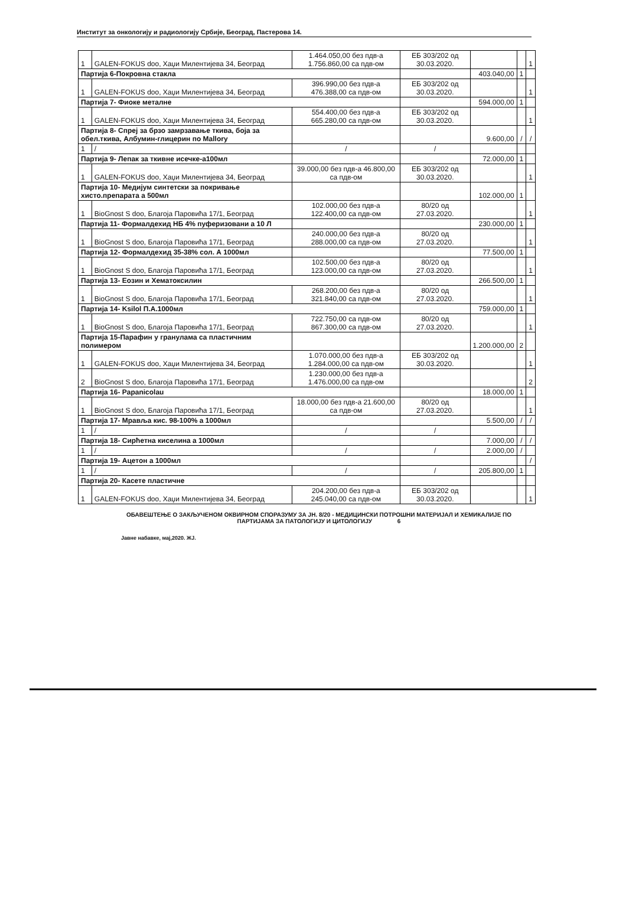Институт за онкологију и радиологију Србије, Београд, Пастерова 14.
| 1 | GALEN-FOKUS doo, Хаџи Милентијева 34, Београд | 1.464.050,00 без пдв-а 1.756.860,00 са пдв-ом | ЕБ 303/202 од 30.03.2020. | | | 1 |
| Партија 6-Покровна стакла | | | | 403.040,00 | 1 | |
| 1 | GALEN-FOKUS doo, Хаџи Милентијева 34, Београд | 396.990,00 без пдв-а 476.388,00 са пдв-ом | ЕБ 303/202 од 30.03.2020. | | | 1 |
| Партија 7- Фиоке металне | | | | 594.000,00 | 1 | |
| 1 | GALEN-FOKUS doo, Хаџи Милентијева 34, Београд | 554.400,00 без пдв-а 665.280,00 са пдв-ом | ЕБ 303/202 од 30.03.2020. | | | 1 |
| Партија 8- Спреј за брзо замрзавање ткива, боја за обел.ткива, Албумин-глицерин по Mallory | | | | 9.600,00 | / | / |
| 1 | / | / | / | | | |
| Партија 9- Лепак за ткивне исечке-а100мл | | | | 72.000,00 | 1 | |
| 1 | GALEN-FOKUS doo, Хаџи Милентијева 34, Београд | 39.000,00 без пдв-а 46.800,00 са пдв-ом | ЕБ 303/202 од 30.03.2020. | | | 1 |
| Партија 10- Медијум синтетски за покривање хисто.препарата а 500мл | | | | 102.000,00 | 1 | |
| 1 | BioGnost S doo, Благоја Паровића 17/1, Београд | 102.000,00 без пдв-а 122.400,00 са пдв-ом | 80/20 од 27.03.2020. | | | 1 |
| Партија 11- Формалдехид НБ 4% пуферизовани а 10 Л | | | | 230.000,00 | 1 | |
| 1 | BioGnost S doo, Благоја Паровића 17/1, Београд | 240.000,00 без пдв-а 288.000,00 са пдв-ом | 80/20 од 27.03.2020. | | | 1 |
| Партија 12- Формалдехид 35-38% сол. А 1000мл | | | | 77.500,00 | 1 | |
| 1 | BioGnost S doo, Благоја Паровића 17/1, Београд | 102.500,00 без пдв-а 123.000,00 са пдв-ом | 80/20 од 27.03.2020. | | | 1 |
| Партија 13- Еозин и Хематоксилин | | | | 266.500,00 | 1 | |
| 1 | BioGnost S doo, Благоја Паровића 17/1, Београд | 268.200,00 без пдв-а 321.840,00 са пдв-ом | 80/20 од 27.03.2020. | | | 1 |
| Партија 14- Ksilol П.А.1000мл | | | | 759.000,00 | 1 | |
| 1 | BioGnost S doo, Благоја Паровића 17/1, Београд | 722.750,00 са пдв-ом 867.300,00 са пдв-ом | 80/20 од 27.03.2020. | | | 1 |
| Партија 15-Парафин у гранулама са пластичним полимером | | | | 1.200.000,00 | 2 | |
| 1 | GALEN-FOKUS doo, Хаџи Милентијева 34, Београд | 1.070.000,00 без пдв-а 1.284.000,00 са пдв-ом | ЕБ 303/202 од 30.03.2020. | | | 1 |
| 2 | BioGnost S doo, Благоја Паровића 17/1, Београд | 1.230.000,00 без пдв-а 1.476.000,00 са пдв-ом | | | | 2 |
| Партија 16- Papanicolau | | | | 18.000,00 | 1 | |
| 1 | BioGnost S doo, Благоја Паровића 17/1, Београд | 18.000,00 без пдв-а 21.600,00 са пдв-ом | 80/20 од 27.03.2020. | | | 1 |
| Партија 17- Мрављa кис. 98-100% а 1000мл | | | | 5.500,00 | / | / |
| 1 | / | / | / | | | |
| Партија 18- Сирћетна киселина а 1000мл | | | | 7.000,00 | / | / |
| 1 | / | / | / | 2.000,00 | / | |
| Партија 19- Ацетон а 1000мл | | | | | | / |
| 1 | / | / | / | 205.800,00 | 1 | |
| Партија 20- Касете пластичне | | | | | | |
| 1 | GALEN-FOKUS doo, Хаџи Милентијева 34, Београд | 204.200,00 без пдв-а 245.040,00 са пдв-ом | ЕБ 303/202 од 30.03.2020. | | | 1 |
ОБАВЕШТЕЊЕ О ЗАКЉУЧЕНОМ ОКВИРНОМ СПОРАЗУМУ ЗА ЈН. 8/20 - МЕДИЦИНСКИ ПОТРОШНИ МАТЕРИЈАЛ И ХЕМИКАЛИЈЕ ПО ПАРТИЈАМА ЗА ПАТОЛОГИЈУ И ЦИТОЛОГИЈУ 6
Јавне набавке, мај,2020. ЖЈ.